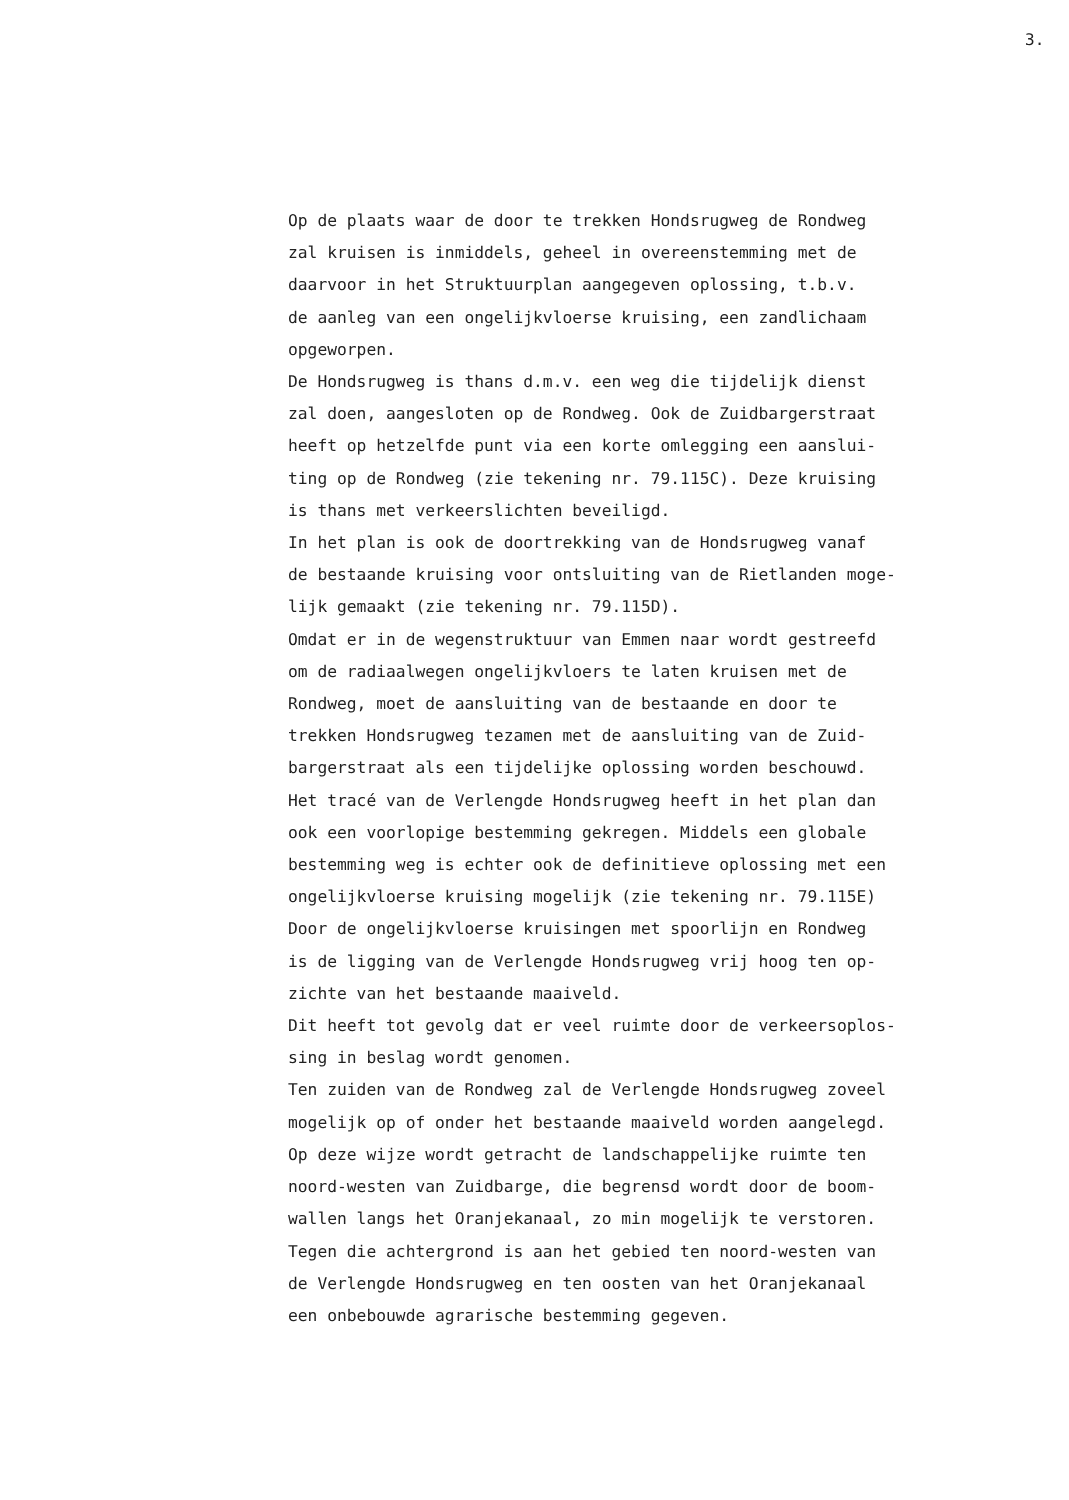3.
Op de plaats waar de door te trekken Hondsrugweg de Rondweg zal kruisen is inmiddels, geheel in overeenstemming met de daarvoor in het Struktuurplan aangegeven oplossing, t.b.v. de aanleg van een ongelijkvloerse kruising, een zandlichaam opgeworpen. De Hondsrugweg is thans d.m.v. een weg die tijdelijk dienst zal doen, aangesloten op de Rondweg. Ook de Zuidbargerstraat heeft op hetzelfde punt via een korte omlegging een aanslui- ting op de Rondweg (zie tekening nr. 79.115C). Deze kruising is thans met verkeerslichten beveiligd. In het plan is ook de doortrekking van de Hondsrugweg vanaf de bestaande kruising voor ontsluiting van de Rietlanden moge- lijk gemaakt (zie tekening nr. 79.115D). Omdat er in de wegenstruktuur van Emmen naar wordt gestreefd om de radiaalwegen ongelijkvloers te laten kruisen met de Rondweg, moet de aansluiting van de bestaande en door te trekken Hondsrugweg tezamen met de aansluiting van de Zuid- bargerstraat als een tijdelijke oplossing worden beschouwd. Het tracé van de Verlengde Hondsrugweg heeft in het plan dan ook een voorlopige bestemming gekregen. Middels een globale bestemming weg is echter ook de definitieve oplossing met een ongelijkvloerse kruising mogelijk (zie tekening nr. 79.115E) Door de ongelijkvloerse kruisingen met spoorlijn en Rondweg is de ligging van de Verlengde Hondsrugweg vrij hoog ten op- zichte van het bestaande maaiveld. Dit heeft tot gevolg dat er veel ruimte door de verkeersoplos- sing in beslag wordt genomen. Ten zuiden van de Rondweg zal de Verlengde Hondsrugweg zoveel mogelijk op of onder het bestaande maaiveld worden aangelegd. Op deze wijze wordt getracht de landschappelijke ruimte ten noord-westen van Zuidbarge, die begrensd wordt door de boom- wallen langs het Oranjekanaal, zo min mogelijk te verstoren. Tegen die achtergrond is aan het gebied ten noord-westen van de Verlengde Hondsrugweg en ten oosten van het Oranjekanaal een onbebouwde agrarische bestemming gegeven.